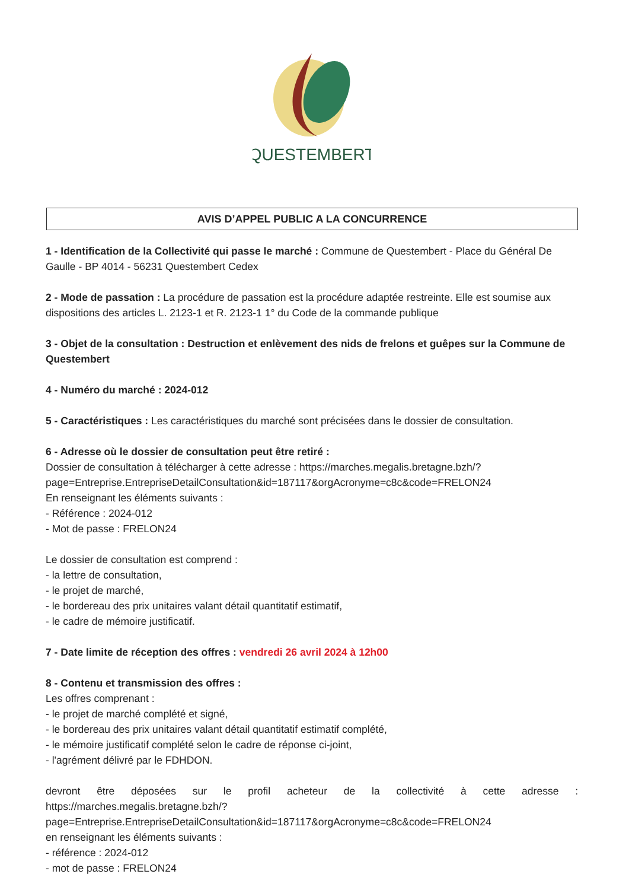QUESTEMBERT
AVIS D’APPEL PUBLIC A LA CONCURRENCE
1 - Identification de la Collectivité qui passe le marché : Commune de Questembert - Place du Général De Gaulle - BP 4014 - 56231 Questembert Cedex
2 - Mode de passation : La procédure de passation est la procédure adaptée restreinte. Elle est soumise aux dispositions des articles L. 2123-1 et R. 2123-1 1° du Code de la commande publique
3 - Objet de la consultation : Destruction et enlèvement des nids de frelons et guêpes sur la Commune de Questembert
4 - Numéro du marché : 2024-012
5 - Caractéristiques : Les caractéristiques du marché sont précisées dans le dossier de consultation.
6 - Adresse où le dossier de consultation peut être retiré :
Dossier de consultation à télécharger à cette adresse : https://marches.megalis.bretagne.bzh/?page=Entreprise.EntrepriseDetailConsultation&id=187117&orgAcronyme=c8c&code=FRELON24
En renseignant les éléments suivants :
- Référence : 2024-012
- Mot de passe : FRELON24
Le dossier de consultation est comprend :
- la lettre de consultation,
- le projet de marché,
- le bordereau des prix unitaires valant détail quantitatif estimatif,
- le cadre de mémoire justificatif.
7 - Date limite de réception des offres : vendredi 26 avril 2024 à 12h00
8 - Contenu et transmission des offres :
Les offres comprenant :
- le projet de marché complété et signé,
- le bordereau des prix unitaires valant détail quantitatif estimatif complété,
- le mémoire justificatif complété selon le cadre de réponse ci-joint,
- l'agrément délivré par le FDHDON.
devront être déposées sur le profil acheteur de la collectivité à cette adresse : https://marches.megalis.bretagne.bzh/?
page=Entreprise.EntrepriseDetailConsultation&id=187117&orgAcronyme=c8c&code=FRELON24
en renseignant les éléments suivants :
- référence : 2024-012
- mot de passe : FRELON24